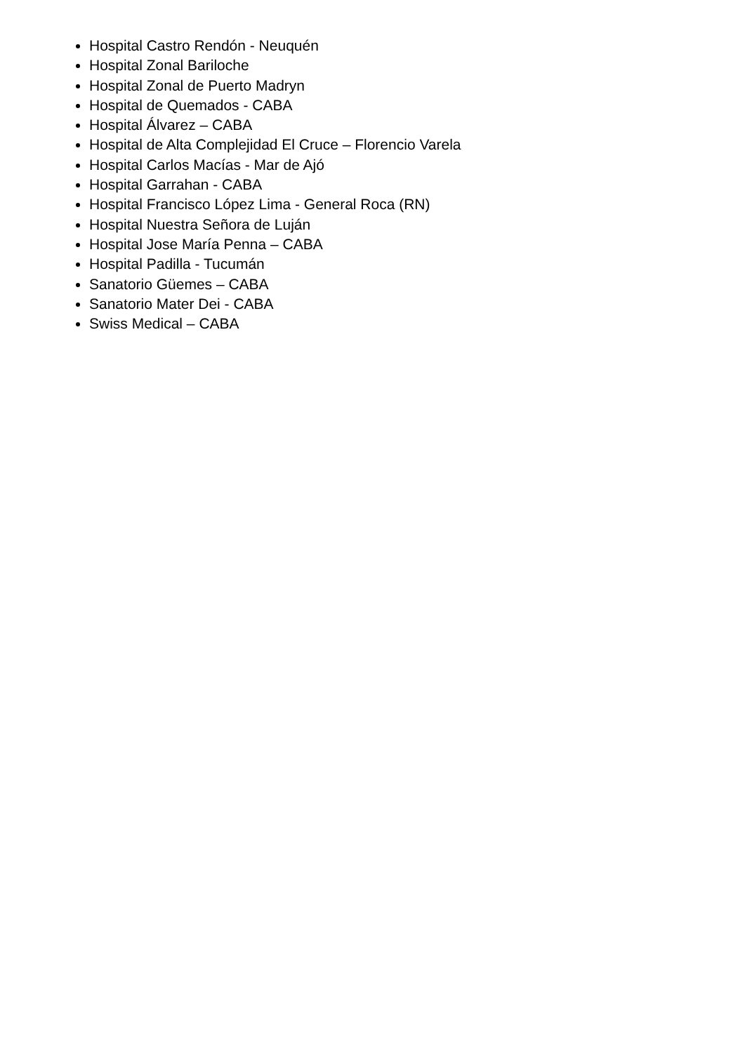Hospital Castro Rendón - Neuquén
Hospital Zonal Bariloche
Hospital Zonal de Puerto Madryn
Hospital de Quemados - CABA
Hospital Álvarez – CABA
Hospital de Alta Complejidad El Cruce – Florencio Varela
Hospital Carlos Macías - Mar de Ajó
Hospital Garrahan - CABA
Hospital Francisco López Lima - General Roca (RN)
Hospital Nuestra Señora de Luján
Hospital Jose María Penna – CABA
Hospital Padilla - Tucumán
Sanatorio Güemes – CABA
Sanatorio Mater Dei - CABA
Swiss Medical – CABA